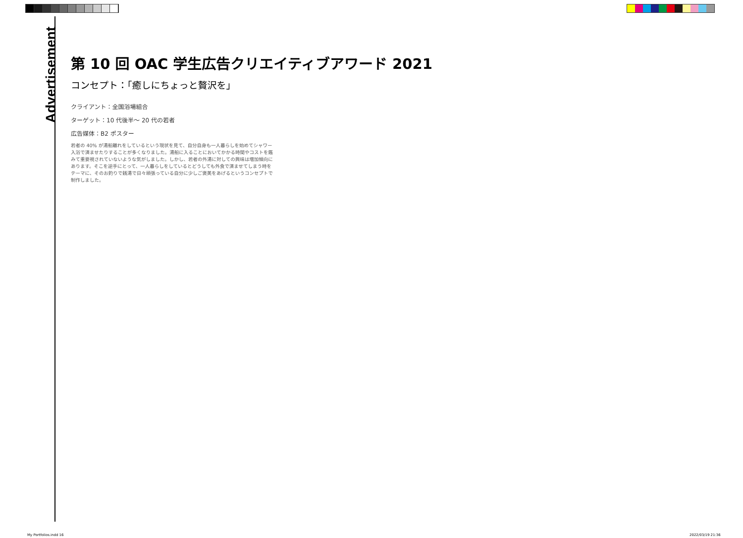Advertisement
第 10 回 OAC 学生広告クリエイティブアワード 2021
コンセプト：「癒しにちょっと贅沢を」
クライアント：全国浴場組合
ターゲット：10 代後半〜 20 代の若者
広告媒体：B2 ポスター
若者の 40% が湯船離れをしているという現状を見て、自分自身も一人暮らしを始めてシャワー入浴で済ませたりすることが多くなりました。湯船に入ることにおいてかかる時間やコストを鑑みて重要視されていないような気がしました。しかし、若者の外湯に対しての興味は増加傾向にあります。そこを逆手にとって、一人暮らしをしているとどうしても外食で済ませてしまう時をテーマに、そのお釣りで銭湯で日々頑張っている自分に少しご褒美をあげるというコンセプトで制作しました。
My Portfolios.indd 16 2022/03/19 21:36